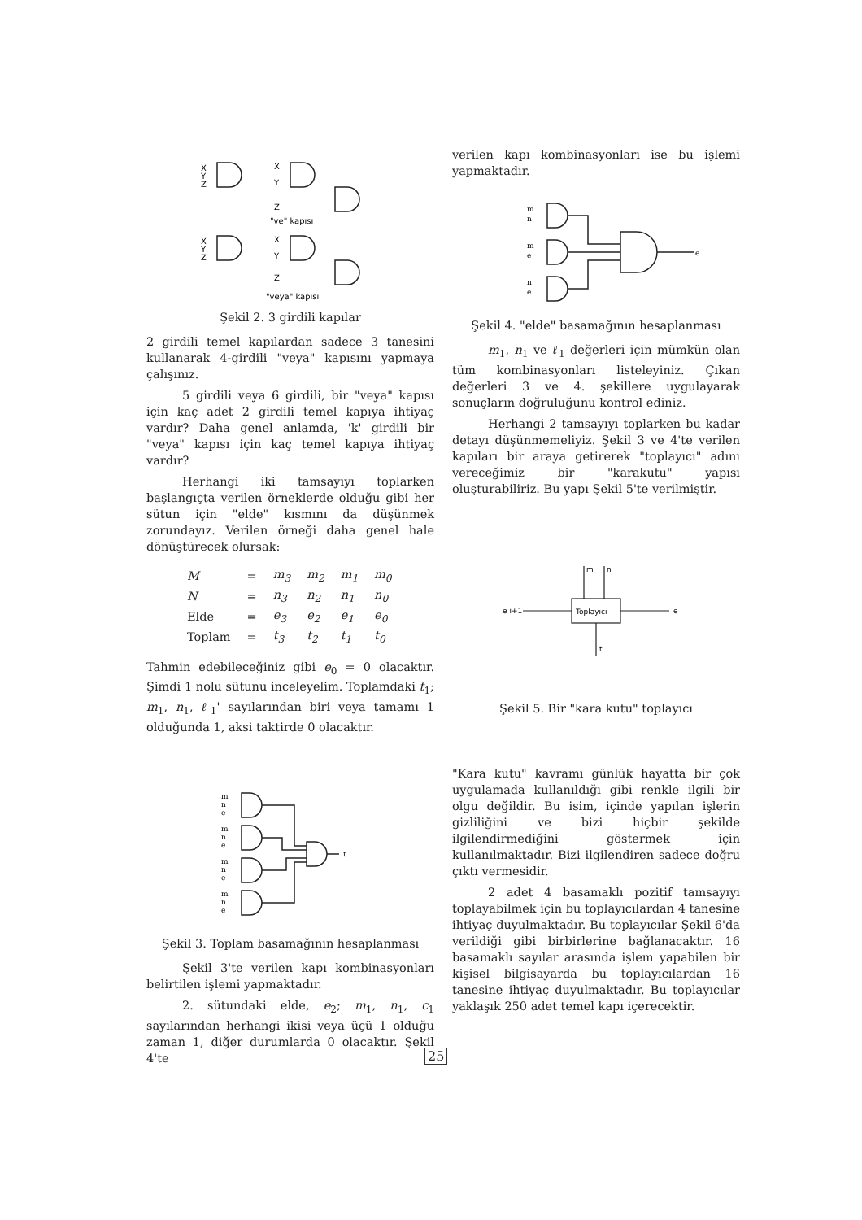X
Y
Z
X
Y
Z
"ve" kapısı
X
Y
Z
X
Y
Z
"veya" kapısı
Şekil 2. 3 girdili kapılar
2 girdili temel kapılardan sadece 3 tanesini kullanarak 4-girdili "veya" kapısını yapmaya çalışınız.
5 girdili veya 6 girdili, bir "veya" kapısı için kaç adet 2 girdili temel kapıya ihtiyaç vardır? Daha genel anlamda, 'k' girdili bir "veya" kapısı için kaç temel kapıya ihtiyaç vardır?
Herhangi iki tamsayıyı toplarken başlangıçta verilen örneklerde olduğu gibi her sütun için "elde" kısmını da düşünmek zorundayız. Verilen örneği daha genel hale dönüştürecek olursak:
| M | = | m<sub>3</sub> | m<sub>2</sub> | m<sub>1</sub> | m<sub>0</sub> |
| N | = | n<sub>3</sub> | n<sub>2</sub> | n<sub>1</sub> | n<sub>0</sub> |
| Elde | = | e<sub>3</sub> | e<sub>2</sub> | e<sub>1</sub> | e<sub>0</sub> |
| Toplam | = | t<sub>3</sub> | t<sub>2</sub> | t<sub>1</sub> | t<sub>0</sub> |
Tahmin edebileceğiniz gibi e<sub>0</sub> = 0 olacaktır. Şimdi 1 nolu sütunu inceleyelim. Toplamdaki t<sub>1</sub>; m<sub>1</sub>, n<sub>1</sub>, ℓ<sub>1</sub>' sayılarından biri veya tamamı 1 olduğunda 1, aksi taktirde 0 olacaktır.
m
n
e
m
n
e
m
n
e
m
n
e
t
Şekil 3. Toplam basamağının hesaplanması
Şekil 3'te verilen kapı kombinasyonları belirtilen işlemi yapmaktadır.
2. sütundaki elde, e<sub>2</sub>; m<sub>1</sub>, n<sub>1</sub>, c<sub>1</sub> sayılarından herhangi ikisi veya üçü 1 olduğu zaman 1, diğer durumlarda 0 olacaktır. Şekil 4'te
verilen kapı kombinasyonları ise bu işlemi yapmaktadır.
m
n
m
e
n
e
e
Şekil 4. "elde" basamağının hesaplanması
m<sub>1</sub>, n<sub>1</sub> ve ℓ<sub>1</sub> değerleri için mümkün olan tüm kombinasyonları listeleyiniz. Çıkan değerleri 3 ve 4. şekillere uygulayarak sonuçların doğruluğunu kontrol ediniz.
Herhangi 2 tamsayıyı toplarken bu kadar detayı düşünmemeliyiz. Şekil 3 ve 4'te verilen kapıları bir araya getirerek "toplayıcı" adını vereceğimiz bir "karakutu" yapısı oluşturabiliriz. Bu yapı Şekil 5'te verilmiştir.
Toplayıcı
m
n
e i+1
e
t
Şekil 5. Bir "kara kutu" toplayıcı
"Kara kutu" kavramı günlük hayatta bir çok uygulamada kullanıldığı gibi renkle ilgili bir olgu değildir. Bu isim, içinde yapılan işlerin gizliliğini ve bizi hiçbir şekilde ilgilendirmediğini göstermek için kullanılmaktadır. Bizi ilgilendiren sadece doğru çıktı vermesidir.
2 adet 4 basamaklı pozitif tamsayıyı toplayabilmek için bu toplayıcılardan 4 tanesine ihtiyaç duyulmaktadır. Bu toplayıcılar Şekil 6'da verildiği gibi birbirlerine bağlanacaktır. 16 basamaklı sayılar arasında işlem yapabilen bir kişisel bilgisayarda bu toplayıcılardan 16 tanesine ihtiyaç duyulmaktadır. Bu toplayıcılar yaklaşık 250 adet temel kapı içerecektir.
25